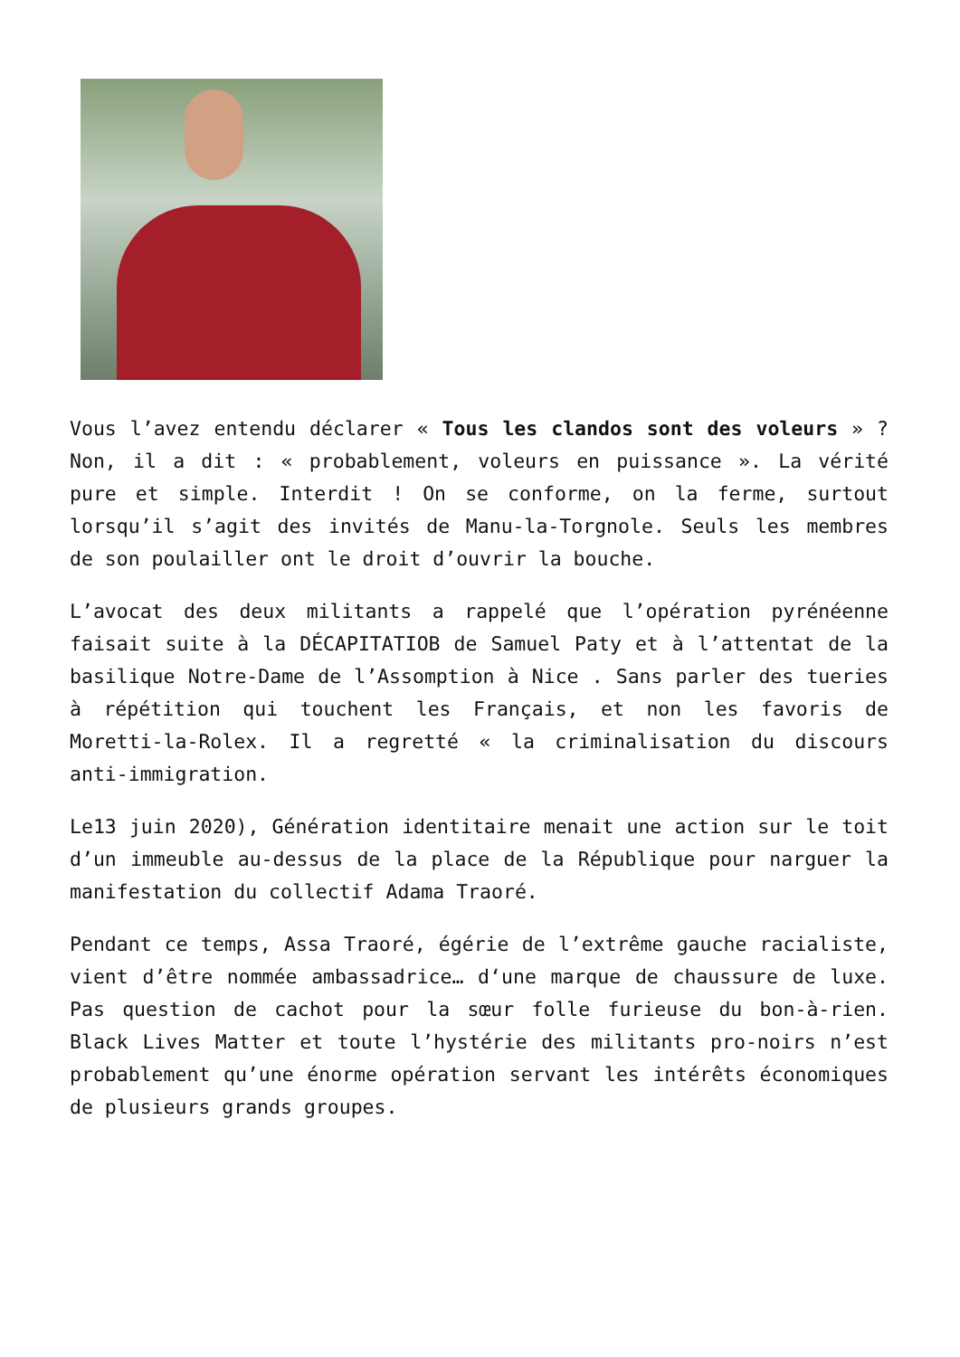Vous l’avez entendu déclarer « Tous les clandos sont des voleurs » ? Non, il a dit : « probablement, voleurs en puissance ». La vérité pure et simple. Interdit ! On se conforme, on la ferme, surtout lorsqu’il s’agit des invités de Manu-la-Torgnole. Seuls les membres de son poulailler ont le droit d’ouvrir la bouche.
L’avocat des deux militants a rappelé que l’opération pyrénéenne faisait suite à la DÉCAPITATIOB de Samuel Paty et à l’attentat de la basilique Notre-Dame de l’Assomption à Nice . Sans parler des tueries à répétition qui touchent les Français, et non les favoris de Moretti-la-Rolex. Il a regretté « la criminalisation du discours anti-immigration.
Le13 juin 2020), Génération identitaire menait une action sur le toit d’un immeuble au-dessus de la place de la République pour narguer la manifestation du collectif Adama Traoré.
Pendant ce temps, Assa Traoré, égérie de l’extrême gauche racialiste, vient d’être nommée ambassadrice… d‘une marque de chaussure de luxe. Pas question de cachot pour la sœur folle furieuse du bon-à-rien. Black Lives Matter et toute l’hystérie des militants pro-noirs n’est probablement qu’une énorme opération servant les intérêts économiques de plusieurs grands groupes.